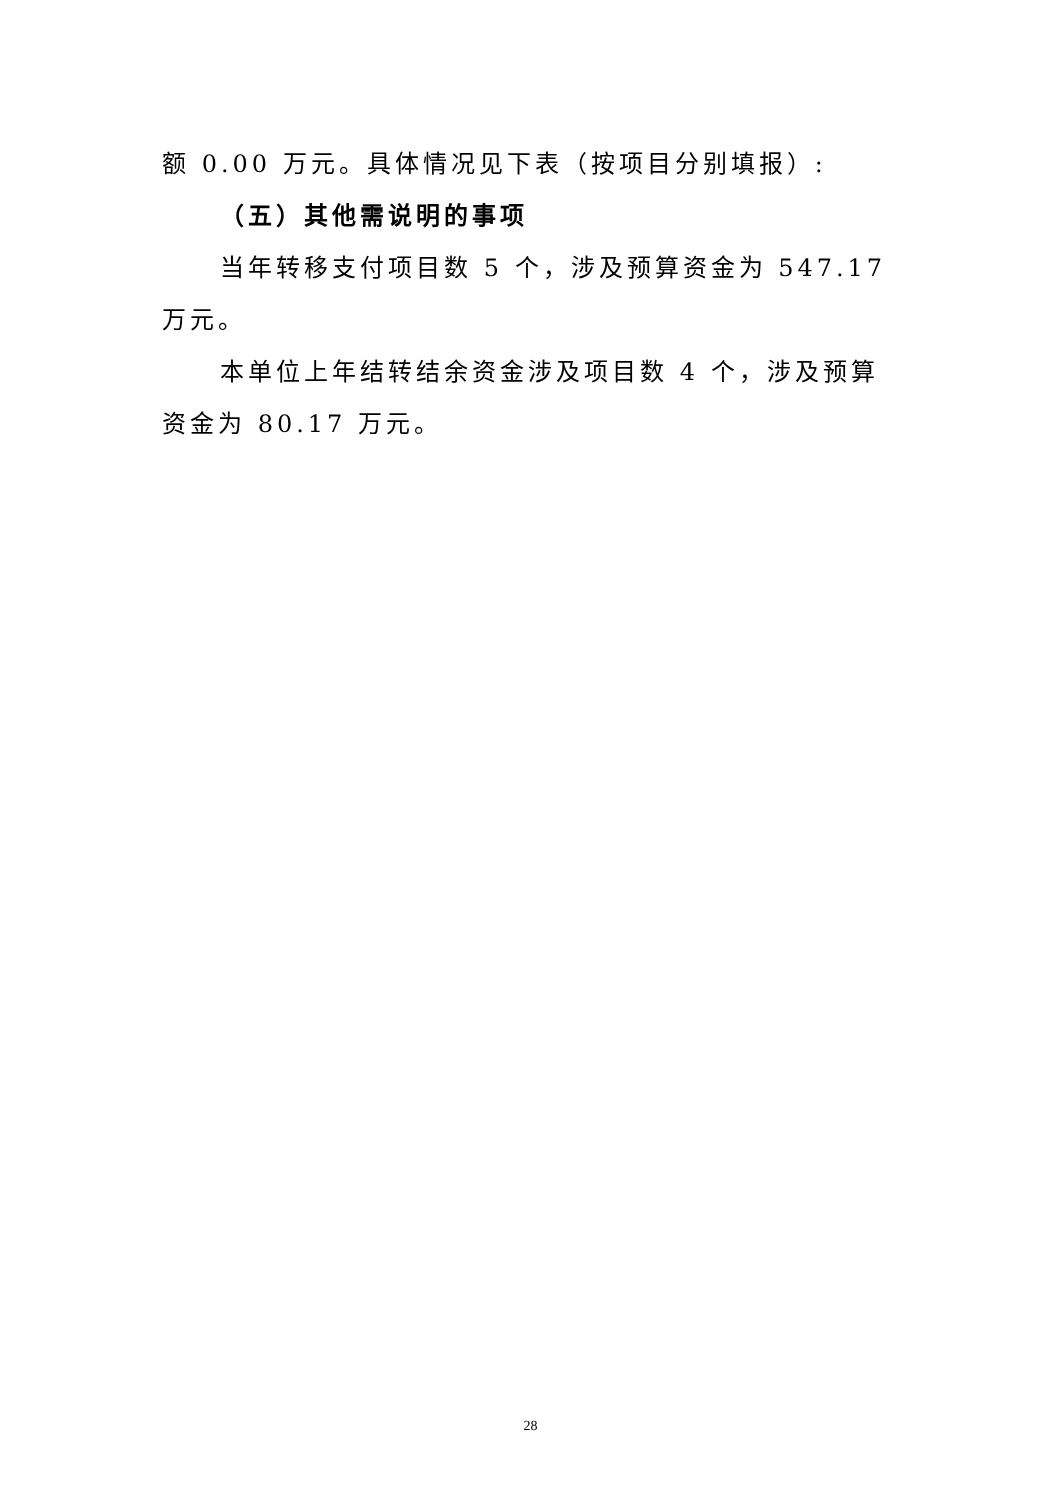额 0.00 万元。具体情况见下表（按项目分别填报）:
（五）其他需说明的事项
当年转移支付项目数 5 个，涉及预算资金为 547.17 万元。
本单位上年结转结余资金涉及项目数 4 个，涉及预算资金为 80.17 万元。
28